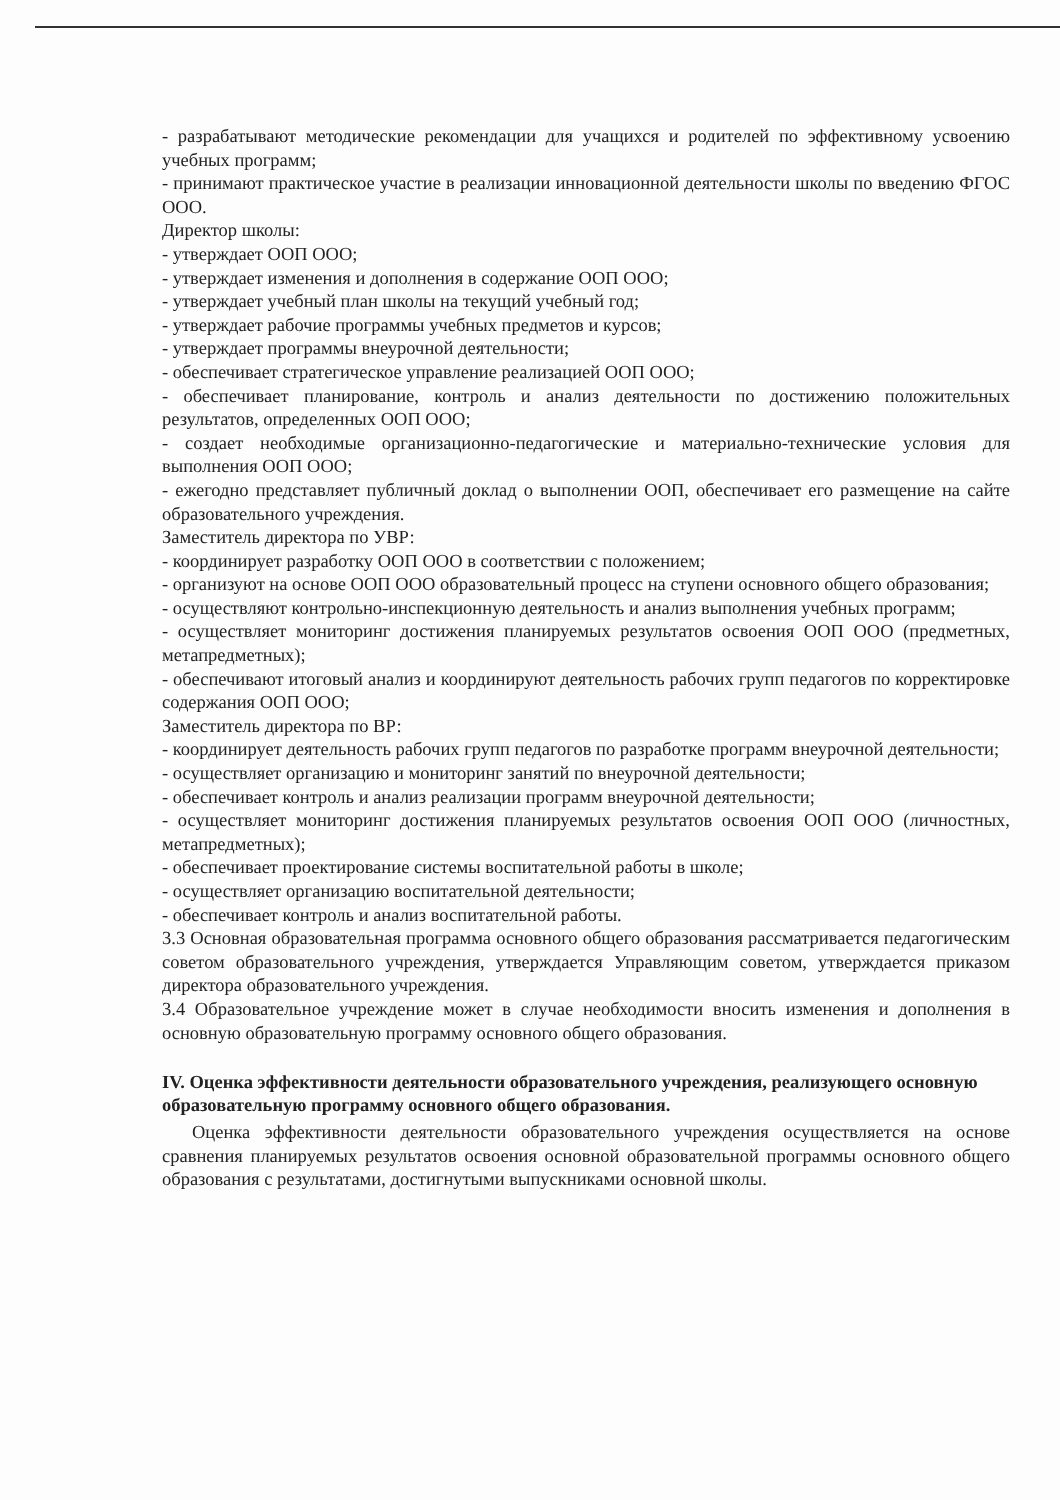- разрабатывают методические рекомендации для учащихся и родителей по эффективному усвоению учебных программ;
- принимают практическое участие в реализации инновационной деятельности школы по введению ФГОС ООО.
Директор школы:
- утверждает ООП ООО;
- утверждает изменения и дополнения в содержание ООП ООО;
- утверждает учебный план школы на текущий учебный год;
- утверждает рабочие программы учебных предметов и курсов;
- утверждает программы внеурочной деятельности;
- обеспечивает стратегическое управление реализацией ООП ООО;
- обеспечивает планирование, контроль и анализ деятельности по достижению положительных результатов, определенных ООП ООО;
- создает необходимые организационно-педагогические и материально-технические условия для выполнения ООП ООО;
- ежегодно представляет публичный доклад о выполнении ООП, обеспечивает его размещение на сайте образовательного учреждения.
Заместитель директора по УВР:
- координирует разработку ООП ООО в соответствии с положением;
- организуют на основе ООП ООО образовательный процесс на ступени основного общего образования;
- осуществляют контрольно-инспекционную деятельность и анализ выполнения учебных программ;
- осуществляет мониторинг достижения планируемых результатов освоения ООП ООО (предметных, метапредметных);
- обеспечивают итоговый анализ и координируют деятельность рабочих групп педагогов по корректировке содержания ООП ООО;
Заместитель директора по ВР:
- координирует деятельность рабочих групп педагогов по разработке программ внеурочной деятельности;
- осуществляет организацию и мониторинг занятий по внеурочной деятельности;
- обеспечивает контроль и анализ реализации программ внеурочной деятельности;
- осуществляет мониторинг достижения планируемых результатов освоения ООП ООО (личностных, метапредметных);
- обеспечивает проектирование системы воспитательной работы в школе;
- осуществляет организацию воспитательной деятельности;
- обеспечивает контроль и анализ воспитательной работы.
3.3 Основная образовательная программа основного общего образования рассматривается педагогическим советом образовательного учреждения, утверждается Управляющим советом, утверждается приказом директора образовательного учреждения.
3.4 Образовательное учреждение может в случае необходимости вносить изменения и дополнения в основную образовательную программу основного общего образования.
IV. Оценка эффективности деятельности образовательного учреждения, реализующего основную образовательную программу основного общего образования.
Оценка эффективности деятельности образовательного учреждения осуществляется на основе сравнения планируемых результатов освоения основной образовательной программы основного общего образования с результатами, достигнутыми выпускниками основной школы.